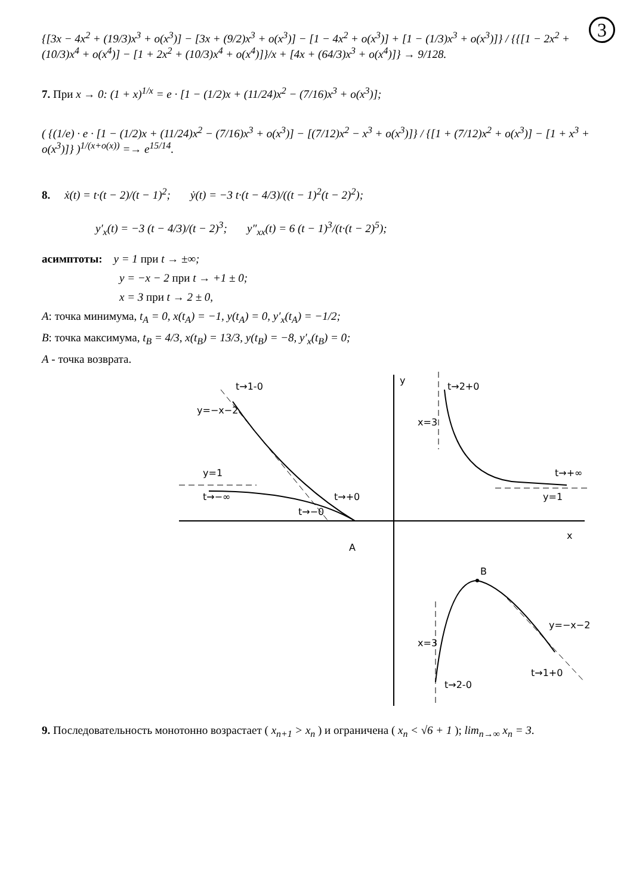3
{[3x − 4x<sup>2</sup> + (19/3)x<sup>3</sup> + o(x<sup>3</sup>)] − [3x + (9/2)x<sup>3</sup> + o(x<sup>3</sup>)] − [1 − 4x<sup>2</sup> + o(x<sup>3</sup>)] + [1 − (1/3)x<sup>3</sup> + o(x<sup>3</sup>)]} / {{[1 − 2x<sup>2</sup> + (10/3)x<sup>4</sup> + o(x<sup>4</sup>)] − [1 + 2x<sup>2</sup> + (10/3)x<sup>4</sup> + o(x<sup>4</sup>)]}/x + [4x + (64/3)x<sup>3</sup> + o(x<sup>4</sup>)]} → 9/128.
7. При x → 0: (1 + x)<sup>1/x</sup> = e · [1 − (1/2)x + (11/24)x<sup>2</sup> − (7/16)x<sup>3</sup> + o(x<sup>3</sup>)];
( {(1/e) · e · [1 − (1/2)x + (11/24)x<sup>2</sup> − (7/16)x<sup>3</sup> + o(x<sup>3</sup>)] − [(7/12)x<sup>2</sup> − x<sup>3</sup> + o(x<sup>3</sup>)]} / {[1 + (7/12)x<sup>2</sup> + o(x<sup>3</sup>)] − [1 + x<sup>3</sup> + o(x<sup>3</sup>)]} )<sup>1/(x+o(x))</sup> =→ e<sup>15/14</sup>.
8. ẋ(t) = t·(t − 2)/(t − 1)<sup>2</sup>; ẏ(t) = −3 t·(t − 4/3)/((t − 1)<sup>2</sup>(t − 2)<sup>2</sup>);
y′<sub>x</sub>(t) = −3 (t − 4/3)/(t − 2)<sup>3</sup>; y″<sub>xx</sub>(t) = 6 (t − 1)<sup>3</sup>/(t·(t − 2)<sup>5</sup>);
асимптоты: y = 1 при t → ±∞;
y = −x − 2 при t → +1 ± 0;
x = 3 при t → 2 ± 0,
A: точка минимума, t<sub>A</sub> = 0, x(t<sub>A</sub>) = −1, y(t<sub>A</sub>) = 0, y′<sub>x</sub>(t<sub>A</sub>) = −1/2;
B: точка максимума, t<sub>B</sub> = 4/3, x(t<sub>B</sub>) = 13/3, y(t<sub>B</sub>) = −8, y′<sub>x</sub>(t<sub>B</sub>) = 0;
A - точка возврата.
y
x
t→1-0
y=1
t→−∞
t→+0
t→−0
A
t→2+0
x=3
t→+∞
y=1
B
t→2-0
t→1+0
x=3
y=−x−2
y=−x−2
9. Последовательность монотонно возрастает ( x<sub>n+1</sub> > x<sub>n</sub> ) и ограничена ( x<sub>n</sub> < √6 + 1 ); lim<sub>n→∞</sub> x<sub>n</sub> = 3.